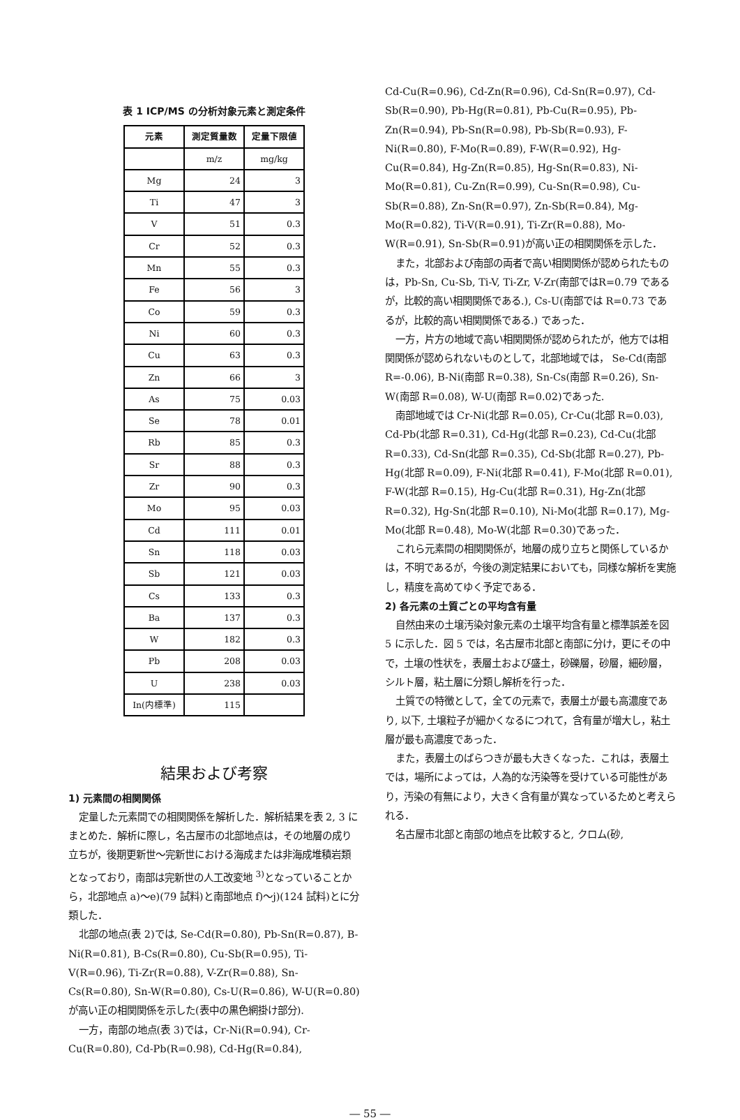表 1 ICP/MS の分析対象元素と測定条件
| 元素 | 測定質量数 | 定量下限値 |
| --- | --- | --- |
| | m/z | mg/kg |
| Mg | 24 | 3 |
| Ti | 47 | 3 |
| V | 51 | 0.3 |
| Cr | 52 | 0.3 |
| Mn | 55 | 0.3 |
| Fe | 56 | 3 |
| Co | 59 | 0.3 |
| Ni | 60 | 0.3 |
| Cu | 63 | 0.3 |
| Zn | 66 | 3 |
| As | 75 | 0.03 |
| Se | 78 | 0.01 |
| Rb | 85 | 0.3 |
| Sr | 88 | 0.3 |
| Zr | 90 | 0.3 |
| Mo | 95 | 0.03 |
| Cd | 111 | 0.01 |
| Sn | 118 | 0.03 |
| Sb | 121 | 0.03 |
| Cs | 133 | 0.3 |
| Ba | 137 | 0.3 |
| W | 182 | 0.3 |
| Pb | 208 | 0.03 |
| U | 238 | 0.03 |
| In(内標準) | 115 | |
結果および考察
1) 元素間の相関関係
定量した元素間での相関関係を解析した．解析結果を表 2, 3 にまとめた．解析に際し，名古屋市の北部地点は，その地層の成り立ちが，後期更新世～完新世における海成または非海成堆積岩類となっており，南部は完新世の人工改変地 <sup>3)</sup>となっていることから，北部地点 a)～e)(79 試料)と南部地点 f)～j)(124 試料)とに分類した．
北部の地点(表 2)では, Se-Cd(R=0.80), Pb-Sn(R=0.87), B-Ni(R=0.81), B-Cs(R=0.80), Cu-Sb(R=0.95), Ti-V(R=0.96), Ti-Zr(R=0.88), V-Zr(R=0.88), Sn-Cs(R=0.80), Sn-W(R=0.80), Cs-U(R=0.86), W-U(R=0.80)が高い正の相関関係を示した(表中の黒色網掛け部分).
一方，南部の地点(表 3)では，Cr-Ni(R=0.94), Cr-Cu(R=0.80), Cd-Pb(R=0.98), Cd-Hg(R=0.84),
Cd-Cu(R=0.96), Cd-Zn(R=0.96), Cd-Sn(R=0.97), Cd-Sb(R=0.90), Pb-Hg(R=0.81), Pb-Cu(R=0.95), Pb-Zn(R=0.94), Pb-Sn(R=0.98), Pb-Sb(R=0.93), F-Ni(R=0.80), F-Mo(R=0.89), F-W(R=0.92), Hg-Cu(R=0.84), Hg-Zn(R=0.85), Hg-Sn(R=0.83), Ni-Mo(R=0.81), Cu-Zn(R=0.99), Cu-Sn(R=0.98), Cu-Sb(R=0.88), Zn-Sn(R=0.97), Zn-Sb(R=0.84), Mg-Mo(R=0.82), Ti-V(R=0.91), Ti-Zr(R=0.88), Mo-W(R=0.91), Sn-Sb(R=0.91)が高い正の相関関係を示した．
また，北部および南部の両者で高い相関関係が認められたものは，Pb-Sn, Cu-Sb, Ti-V, Ti-Zr, V-Zr(南部ではR=0.79 であるが，比較的高い相関関係である.), Cs-U(南部では R=0.73 であるが，比較的高い相関関係である.) であった．
一方，片方の地域で高い相関関係が認められたが，他方では相関関係が認められないものとして，北部地域では， Se-Cd(南部 R=-0.06), B-Ni(南部 R=0.38), Sn-Cs(南部 R=0.26), Sn-W(南部 R=0.08), W-U(南部 R=0.02)であった.
南部地域では Cr-Ni(北部 R=0.05), Cr-Cu(北部 R=0.03), Cd-Pb(北部 R=0.31), Cd-Hg(北部 R=0.23), Cd-Cu(北部 R=0.33), Cd-Sn(北部 R=0.35), Cd-Sb(北部 R=0.27), Pb-Hg(北部 R=0.09), F-Ni(北部 R=0.41), F-Mo(北部 R=0.01), F-W(北部 R=0.15), Hg-Cu(北部 R=0.31), Hg-Zn(北部 R=0.32), Hg-Sn(北部 R=0.10), Ni-Mo(北部 R=0.17), Mg-Mo(北部 R=0.48), Mo-W(北部 R=0.30)であった．
これら元素間の相関関係が，地層の成り立ちと関係しているかは，不明であるが，今後の測定結果においても，同様な解析を実施し，精度を高めてゆく予定である．
2) 各元素の土質ごとの平均含有量
自然由来の土壌汚染対象元素の土壌平均含有量と標準誤差を図 5 に示した．図 5 では，名古屋市北部と南部に分け，更にその中で，土壌の性状を，表層土および盛土，砂礫層，砂層，細砂層，シルト層，粘土層に分類し解析を行った．
土質での特徴として，全ての元素で，表層土が最も高濃度であり, 以下, 土壌粒子が細かくなるにつれて，含有量が増大し，粘土層が最も高濃度であった．
また，表層土のばらつきが最も大きくなった．これは，表層土では，場所によっては，人為的な汚染等を受けている可能性があり，汚染の有無により，大きく含有量が異なっているためと考えられる．
名古屋市北部と南部の地点を比較すると, クロム(砂,
― 55 ―